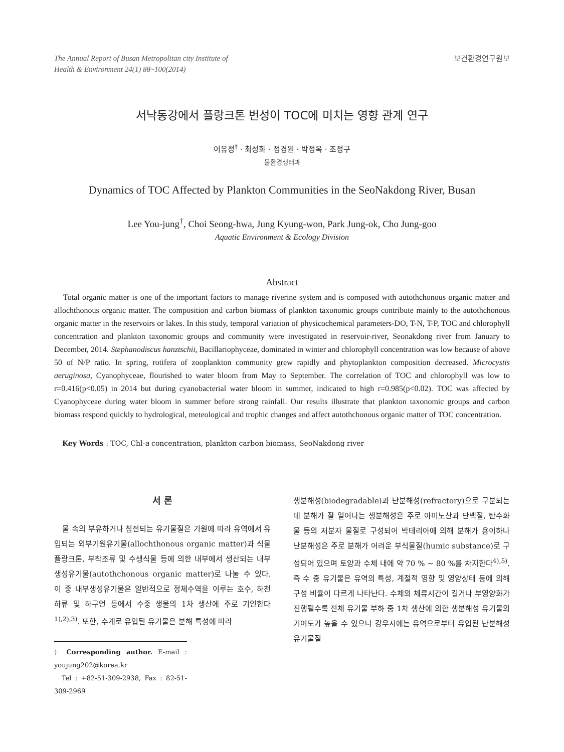The Annual Report of Busan Metropolitan city Institute of
Health & Environment 24(1) 88~100(2014)
보건환경연구원보
서낙동강에서 플랑크톤 번성이 TOC에 미치는 영향 관계 연구
이유정<sup>†</sup> · 최성화 · 정경원 · 박정옥 · 조정구
물환경생태과
Dynamics of TOC Affected by Plankton Communities in the SeoNakdong River, Busan
Lee You-jung<sup>†</sup>, Choi Seong-hwa, Jung Kyung-won, Park Jung-ok, Cho Jung-goo
Aquatic Environment & Ecology Division
Abstract
Total organic matter is one of the important factors to manage riverine system and is composed with autothchonous organic matter and allochthonous organic matter. The composition and carbon biomass of plankton taxonomic groups contribute mainly to the autothchonous organic matter in the reservoirs or lakes. In this study, temporal variation of physicochemical parameters-DO, T-N, T-P, TOC and chlorophyll concentration and plankton taxonomic groups and community were investigated in reservoir-river, Seonakdong river from January to December, 2014. Stephanodiscus hanztschii, Bacillariophyceae, dominated in winter and chlorophyll concentration was low because of above 50 of N/P ratio. In spring, rotifera of zooplankton community grew rapidly and phytoplankton composition decreased. Microcystis aeruginosa, Cyanophyceae, flourished to water bloom from May to September. The correlation of TOC and chlorophyll was low to r=0.416(p<0.05) in 2014 but during cyanobacterial water bloom in summer, indicated to high r=0.985(p<0.02). TOC was affected by Cyanophyceae during water bloom in summer before strong rainfall. Our results illustrate that plankton taxonomic groups and carbon biomass respond quickly to hydrological, meteological and trophic changes and affect autothchonous organic matter of TOC concentration.
Key Words : TOC, Chl-a concentration, plankton carbon biomass, SeoNakdong river
서 론
물 속의 부유하거나 침전되는 유기물질은 기원에 따라 유역에서 유입되는 외부기원유기물(allochthonous organic matter)과 식물플랑크톤, 부착조류 및 수생식물 등에 의한 내부에서 생산되는 내부생성유기물(autothchonous organic matter)로 나눌 수 있다. 이 중 내부생성유기물은 일반적으로 정체수역을 이루는 호수, 하천 하류 및 하구언 등에서 수중 생물의 1차 생산에 주로 기인한다<sup>1),2),3)</sup>. 또한, 수계로 유입된 유기물은 분해 특성에 따라
† Corresponding author. E-mail : youjung202@korea.kr
Tel : +82-51-309-2938, Fax : 82-51-309-2969
생분해성(biodegradable)과 난분해성(refractory)으로 구분되는데 분해가 잘 일어나는 생분해성은 주로 아미노산과 단백질, 탄수화물 등의 저분자 물질로 구성되어 박테리아에 의해 분해가 용이하나 난분해성은 주로 분해가 어려운 부식물질(humic substance)로 구성되어 있으며 토양과 수체 내에 약 70 % ∼ 80 %를 차지한다<sup>4),5)</sup>. 즉 수 중 유기물은 유역의 특성, 계절적 영향 및 영양상태 등에 의해 구성 비율이 다르게 나타난다. 수체의 체류시간이 길거나 부영양화가 진행될수록 전체 유기물 부하 중 1차 생산에 의한 생분해성 유기물의 기여도가 높을 수 있으나 강우시에는 유역으로부터 유입된 난분해성 유기물질